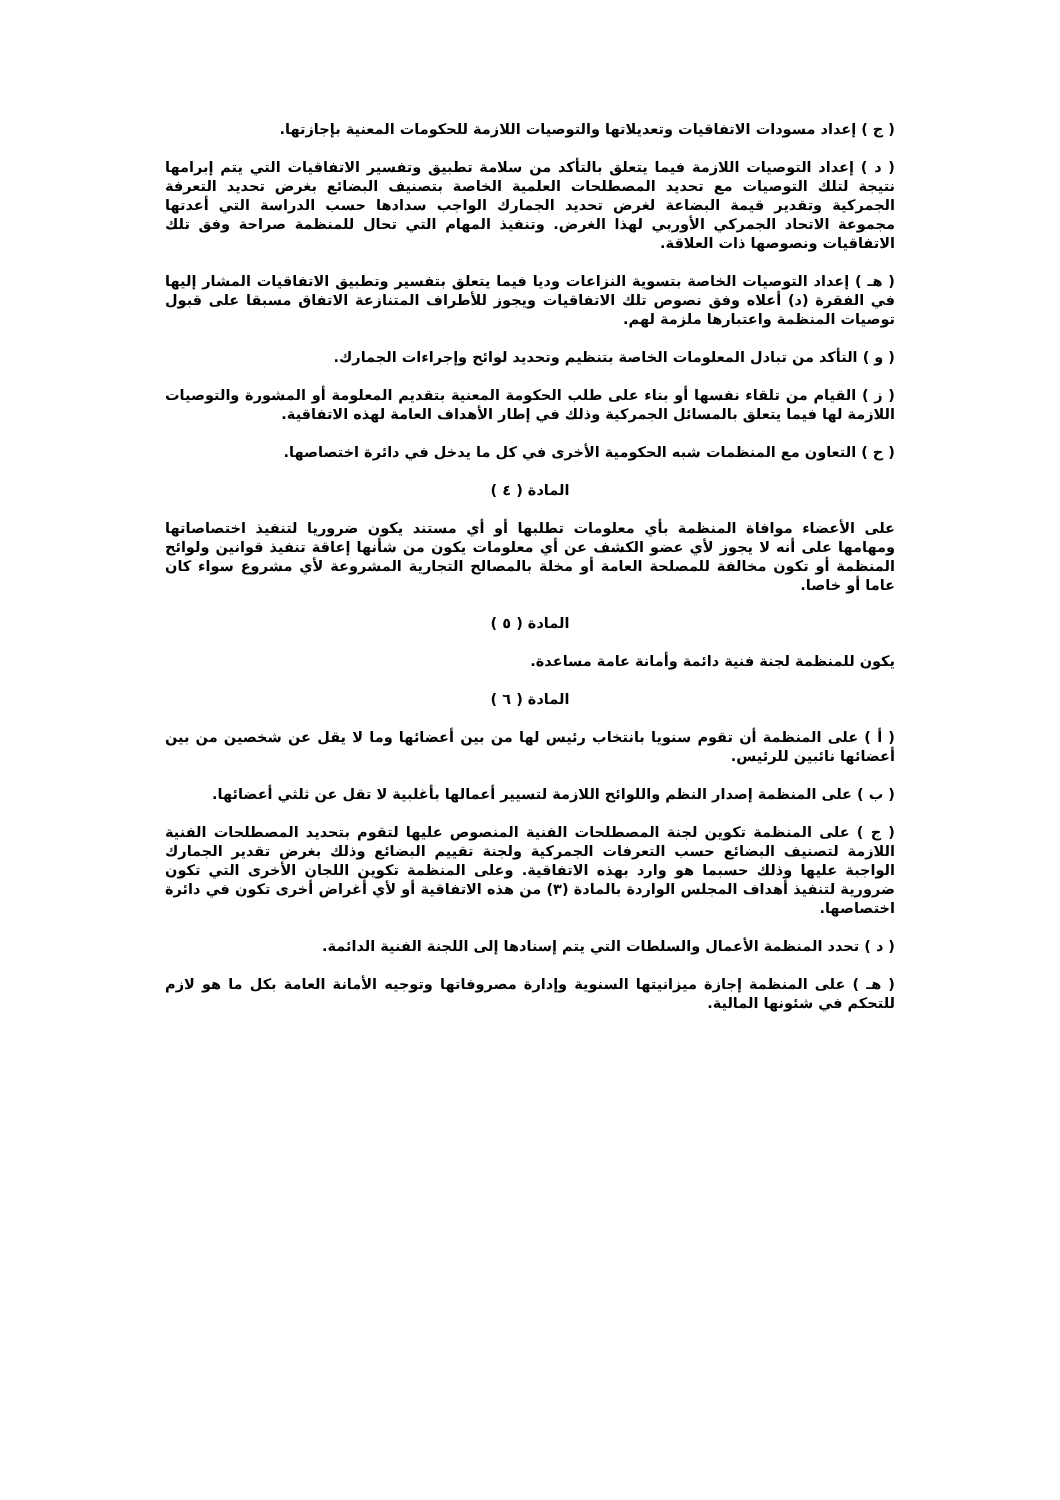( ج ) إعداد مسودات الاتفاقيات وتعديلاتها والتوصيات اللازمة للحكومات المعنية بإجازتها.
( د ) إعداد التوصيات اللازمة فيما يتعلق بالتأكد من سلامة تطبيق وتفسير الاتفاقيات التي يتم إبرامها نتيجة لتلك التوصيات مع تحديد المصطلحات العلمية الخاصة بتصنيف البضائع بغرض تحديد التعرفة الجمركية وتقدير قيمة البضاعة لغرض تحديد الجمارك الواجب سدادها حسب الدراسة التي أعدتها مجموعة الاتحاد الجمركي الأوربي لهذا الغرض. وتنفيذ المهام التي تحال للمنظمة صراحة وفق تلك الاتفاقيات ونصوصها ذات العلاقة.
( هـ ) إعداد التوصيات الخاصة بتسوية النزاعات وديا فيما يتعلق بتفسير وتطبيق الاتفاقيات المشار إليها في الفقرة (د) أعلاه وفق نصوص تلك الاتفاقيات ويجوز للأطراف المتنازعة الاتفاق مسبقا على قبول توصيات المنظمة واعتبارها ملزمة لهم.
( و ) التأكد من تبادل المعلومات الخاصة بتنظيم وتحديد لوائح وإجراءات الجمارك.
( ز ) القيام من تلقاء نفسها أو بناء على طلب الحكومة المعنية بتقديم المعلومة أو المشورة والتوصيات اللازمة لها فيما يتعلق بالمسائل الجمركية وذلك في إطار الأهداف العامة لهذه الاتفاقية.
( ح ) التعاون مع المنظمات شبه الحكومية الأخرى في كل ما يدخل في دائرة اختصاصها.
المادة ( ٤ )
على الأعضاء موافاة المنظمة بأي معلومات تطلبها أو أي مستند يكون ضروريا لتنفيذ اختصاصاتها ومهامها على أنه لا يجوز لأي عضو الكشف عن أي معلومات يكون من شأنها إعاقة تنفيذ قوانين ولوائح المنظمة أو تكون مخالفة للمصلحة العامة أو مخلة بالمصالح التجارية المشروعة لأي مشروع سواء كان عاما أو خاصا.
المادة ( ٥ )
يكون للمنظمة لجنة فنية دائمة وأمانة عامة مساعدة.
المادة ( ٦ )
( أ ) على المنظمة أن تقوم سنويا بانتخاب رئيس لها من بين أعضائها وما لا يقل عن شخصين من بين أعضائها نائبين للرئيس.
( ب ) على المنظمة إصدار النظم واللوائح اللازمة لتسيير أعمالها بأغلبية لا تقل عن ثلثي أعضائها.
( ج ) على المنظمة تكوين لجنة المصطلحات الفنية المنصوص عليها لتقوم بتحديد المصطلحات الفنية اللازمة لتصنيف البضائع حسب التعرفات الجمركية ولجنة تقييم البضائع وذلك بغرض تقدير الجمارك الواجبة عليها وذلك حسبما هو وارد بهذه الاتفاقية. وعلى المنظمة تكوين اللجان الأخرى التي تكون ضرورية لتنفيذ أهداف المجلس الواردة بالمادة (٣) من هذه الاتفاقية أو لأي أغراض أخرى تكون في دائرة اختصاصها.
( د ) تحدد المنظمة الأعمال والسلطات التي يتم إسنادها إلى اللجنة الفنية الدائمة.
( هـ ) على المنظمة إجازة ميزانيتها السنوية وإدارة مصروفاتها وتوجيه الأمانة العامة بكل ما هو لازم للتحكم في شئونها المالية.